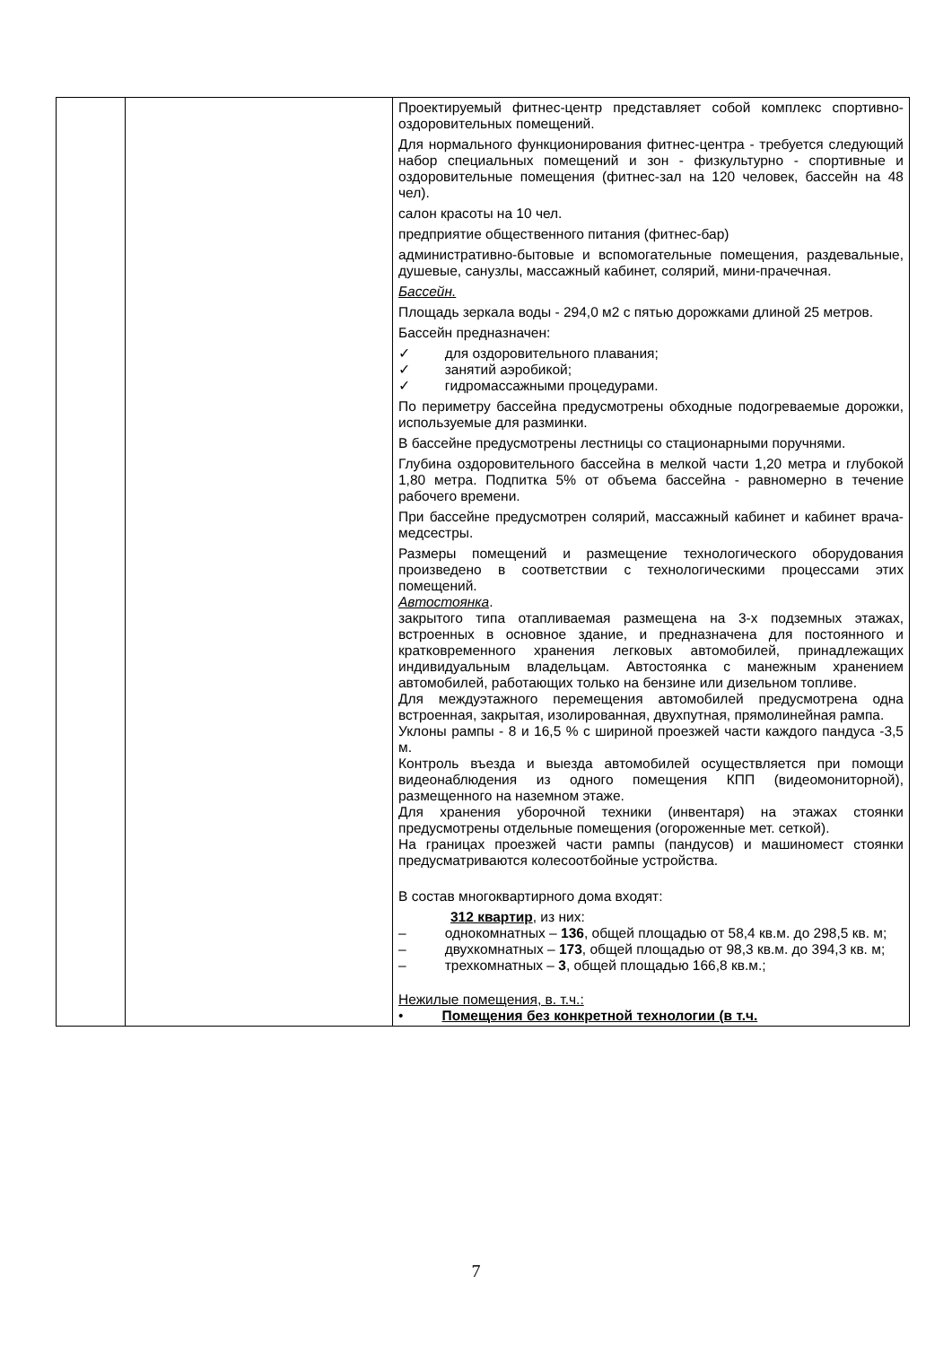| | | Проектируемый фитнес-центр представляет собой комплекс спортивно-оздоровительных помещений. Для нормального функционирования фитнес-центра - требуется следующий набор специальных помещений и зон - физкультурно - спортивные и оздоровительные помещения (фитнес-зал на 120 человек, бассейн на 48 чел). салон красоты на 10 чел. предприятие общественного питания (фитнес-бар) административно-бытовые и вспомогательные помещения, раздевальные, душевые, санузлы, массажный кабинет, солярий, мини-прачечная. Бассейн. Площадь зеркала воды - 294,0 м2 с пятью дорожками длиной 25 метров. Бассейн предназначен: ✓ для оздоровительного плавания; ✓ занятий аэробикой; ✓ гидромассажными процедурами. По периметру бассейна предусмотрены обходные подогреваемые дорожки, используемые для разминки. В бассейне предусмотрены лестницы со стационарными поручнями. Глубина оздоровительного бассейна в мелкой части 1,20 метра и глубокой 1,80 метра. Подпитка 5% от объема бассейна - равномерно в течение рабочего времени. При бассейне предусмотрен солярий, массажный кабинет и кабинет врача-медсестры. Размеры помещений и размещение технологического оборудования произведено в соответствии с технологическими процессами этих помещений. Автостоянка . закрытого типа отапливаемая размещена на 3-х подземных этажах, встроенных в основное здание, и предназначена для постоянного и кратковременного хранения легковых автомобилей, принадлежащих индивидуальным владельцам. Автостоянка с манежным хранением автомобилей, работающих только на бензине или дизельном топливе. Для междуэтажного перемещения автомобилей предусмотрена одна встроенная, закрытая, изолированная, двухпутная, прямолинейная рампа. Уклоны рампы - 8 и 16,5 % с шириной проезжей части каждого пандуса -3,5 м. Контроль въезда и выезда автомобилей осуществляется при помощи видеонаблюдения из одного помещения КПП (видеомониторной), размещенного на наземном этаже. Для хранения уборочной техники (инвентаря) на этажах стоянки предусмотрены отдельные помещения (огороженные мет. сеткой). На границах проезжей части рампы (пандусов) и машиномест стоянки предусматриваются колесоотбойные устройства. В состав многоквартирного дома входят: 312 квартир , из них: – однокомнатных – 136 , общей площадью от 58,4 кв.м. до 298,5 кв. м; – двухкомнатных – 173 , общей площадью от 98,3 кв.м. до 394,3 кв. м; – трехкомнатных – 3 , общей площадью 166,8 кв.м.; Нежилые помещения, в. т.ч.: • Помещения без конкретной технологии (в т.ч. |
7